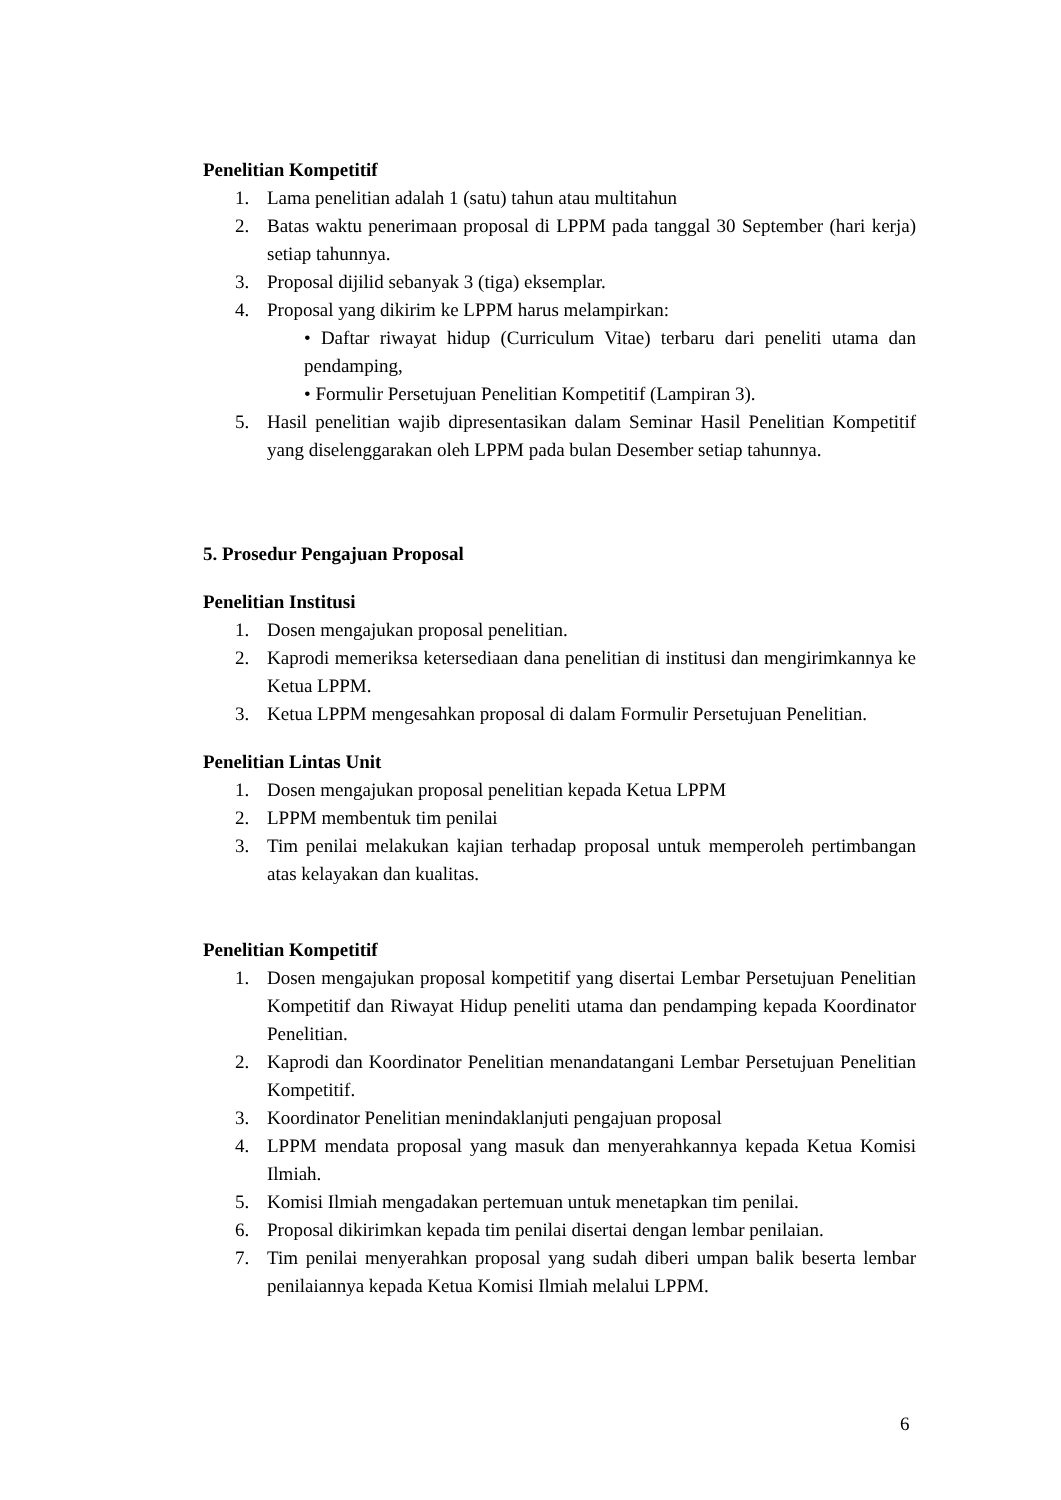Penelitian Kompetitif
1. Lama penelitian adalah 1 (satu) tahun atau multitahun
2. Batas waktu penerimaan proposal di LPPM pada tanggal 30 September (hari kerja) setiap tahunnya.
3. Proposal dijilid sebanyak 3 (tiga) eksemplar.
4. Proposal yang dikirim ke LPPM harus melampirkan:
• Daftar riwayat hidup (Curriculum Vitae) terbaru dari peneliti utama dan pendamping,
• Formulir Persetujuan Penelitian Kompetitif (Lampiran 3).
5. Hasil penelitian wajib dipresentasikan dalam Seminar Hasil Penelitian Kompetitif yang diselenggarakan oleh LPPM pada bulan Desember setiap tahunnya.
5. Prosedur Pengajuan Proposal
Penelitian Institusi
1. Dosen mengajukan proposal penelitian.
2. Kaprodi memeriksa ketersediaan dana penelitian di institusi dan mengirimkannya ke Ketua LPPM.
3. Ketua LPPM mengesahkan proposal di dalam Formulir Persetujuan Penelitian.
Penelitian Lintas Unit
1. Dosen mengajukan proposal penelitian kepada Ketua LPPM
2. LPPM membentuk tim penilai
3. Tim penilai melakukan kajian terhadap proposal untuk memperoleh pertimbangan atas kelayakan dan kualitas.
Penelitian Kompetitif
1. Dosen mengajukan proposal kompetitif yang disertai Lembar Persetujuan Penelitian Kompetitif dan Riwayat Hidup peneliti utama dan pendamping kepada Koordinator Penelitian.
2. Kaprodi dan Koordinator Penelitian menandatangani Lembar Persetujuan Penelitian Kompetitif.
3. Koordinator Penelitian menindaklanjuti pengajuan proposal
4. LPPM mendata proposal yang masuk dan menyerahkannya kepada Ketua Komisi Ilmiah.
5. Komisi Ilmiah mengadakan pertemuan untuk menetapkan tim penilai.
6. Proposal dikirimkan kepada tim penilai disertai dengan lembar penilaian.
7. Tim penilai menyerahkan proposal yang sudah diberi umpan balik beserta lembar penilaiannya kepada Ketua Komisi Ilmiah melalui LPPM.
6